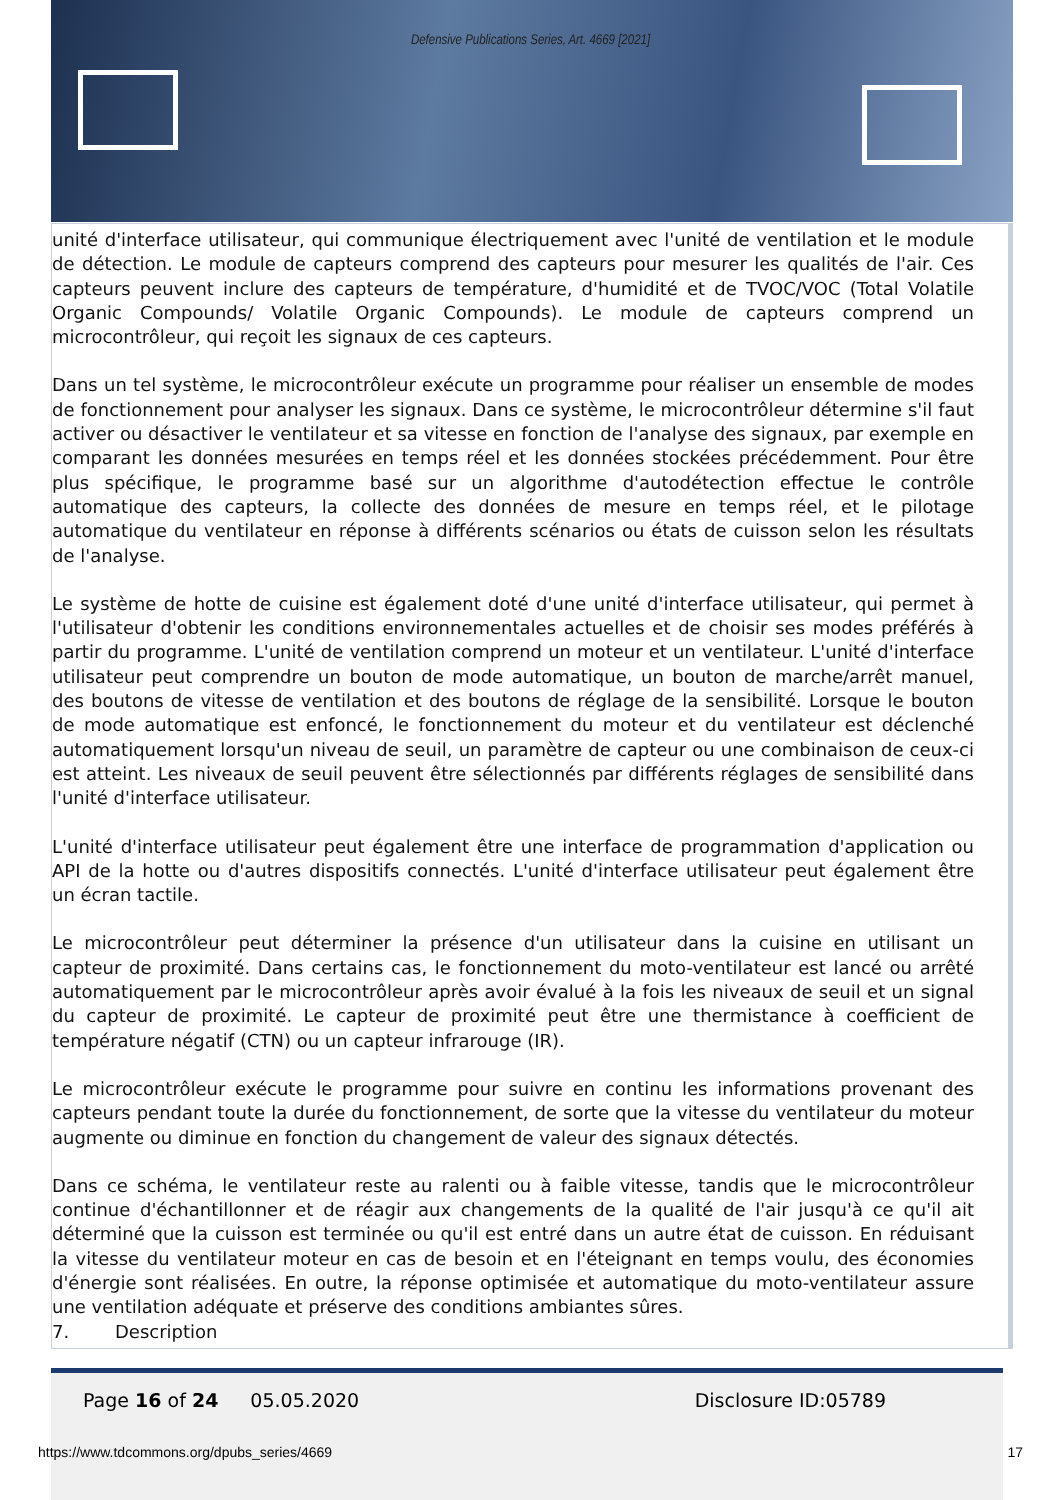Defensive Publications Series, Art. 4669 [2021]
unité d'interface utilisateur, qui communique électriquement avec l'unité de ventilation et le module de détection. Le module de capteurs comprend des capteurs pour mesurer les qualités de l'air. Ces capteurs peuvent inclure des capteurs de température, d'humidité et de TVOC/VOC (Total Volatile Organic Compounds/ Volatile Organic Compounds). Le module de capteurs comprend un microcontrôleur, qui reçoit les signaux de ces capteurs.
Dans un tel système, le microcontrôleur exécute un programme pour réaliser un ensemble de modes de fonctionnement pour analyser les signaux. Dans ce système, le microcontrôleur détermine s'il faut activer ou désactiver le ventilateur et sa vitesse en fonction de l'analyse des signaux, par exemple en comparant les données mesurées en temps réel et les données stockées précédemment. Pour être plus spécifique, le programme basé sur un algorithme d'autodétection effectue le contrôle automatique des capteurs, la collecte des données de mesure en temps réel, et le pilotage automatique du ventilateur en réponse à différents scénarios ou états de cuisson selon les résultats de l'analyse.
Le système de hotte de cuisine est également doté d'une unité d'interface utilisateur, qui permet à l'utilisateur d'obtenir les conditions environnementales actuelles et de choisir ses modes préférés à partir du programme. L'unité de ventilation comprend un moteur et un ventilateur. L'unité d'interface utilisateur peut comprendre un bouton de mode automatique, un bouton de marche/arrêt manuel, des boutons de vitesse de ventilation et des boutons de réglage de la sensibilité. Lorsque le bouton de mode automatique est enfoncé, le fonctionnement du moteur et du ventilateur est déclenché automatiquement lorsqu'un niveau de seuil, un paramètre de capteur ou une combinaison de ceux-ci est atteint. Les niveaux de seuil peuvent être sélectionnés par différents réglages de sensibilité dans l'unité d'interface utilisateur.
L'unité d'interface utilisateur peut également être une interface de programmation d'application ou API de la hotte ou d'autres dispositifs connectés. L'unité d'interface utilisateur peut également être un écran tactile.
Le microcontrôleur peut déterminer la présence d'un utilisateur dans la cuisine en utilisant un capteur de proximité. Dans certains cas, le fonctionnement du moto-ventilateur est lancé ou arrêté automatiquement par le microcontrôleur après avoir évalué à la fois les niveaux de seuil et un signal du capteur de proximité. Le capteur de proximité peut être une thermistance à coefficient de température négatif (CTN) ou un capteur infrarouge (IR).
Le microcontrôleur exécute le programme pour suivre en continu les informations provenant des capteurs pendant toute la durée du fonctionnement, de sorte que la vitesse du ventilateur du moteur augmente ou diminue en fonction du changement de valeur des signaux détectés.
Dans ce schéma, le ventilateur reste au ralenti ou à faible vitesse, tandis que le microcontrôleur continue d'échantillonner et de réagir aux changements de la qualité de l'air jusqu'à ce qu'il ait déterminé que la cuisson est terminée ou qu'il est entré dans un autre état de cuisson. En réduisant la vitesse du ventilateur moteur en cas de besoin et en l'éteignant en temps voulu, des économies d'énergie sont réalisées. En outre, la réponse optimisée et automatique du moto-ventilateur assure une ventilation adéquate et préserve des conditions ambiantes sûres.
7. Description
Page 16 of 24 05.05.2020 Disclosure ID:05789
https://www.tdcommons.org/dpubs_series/4669 17